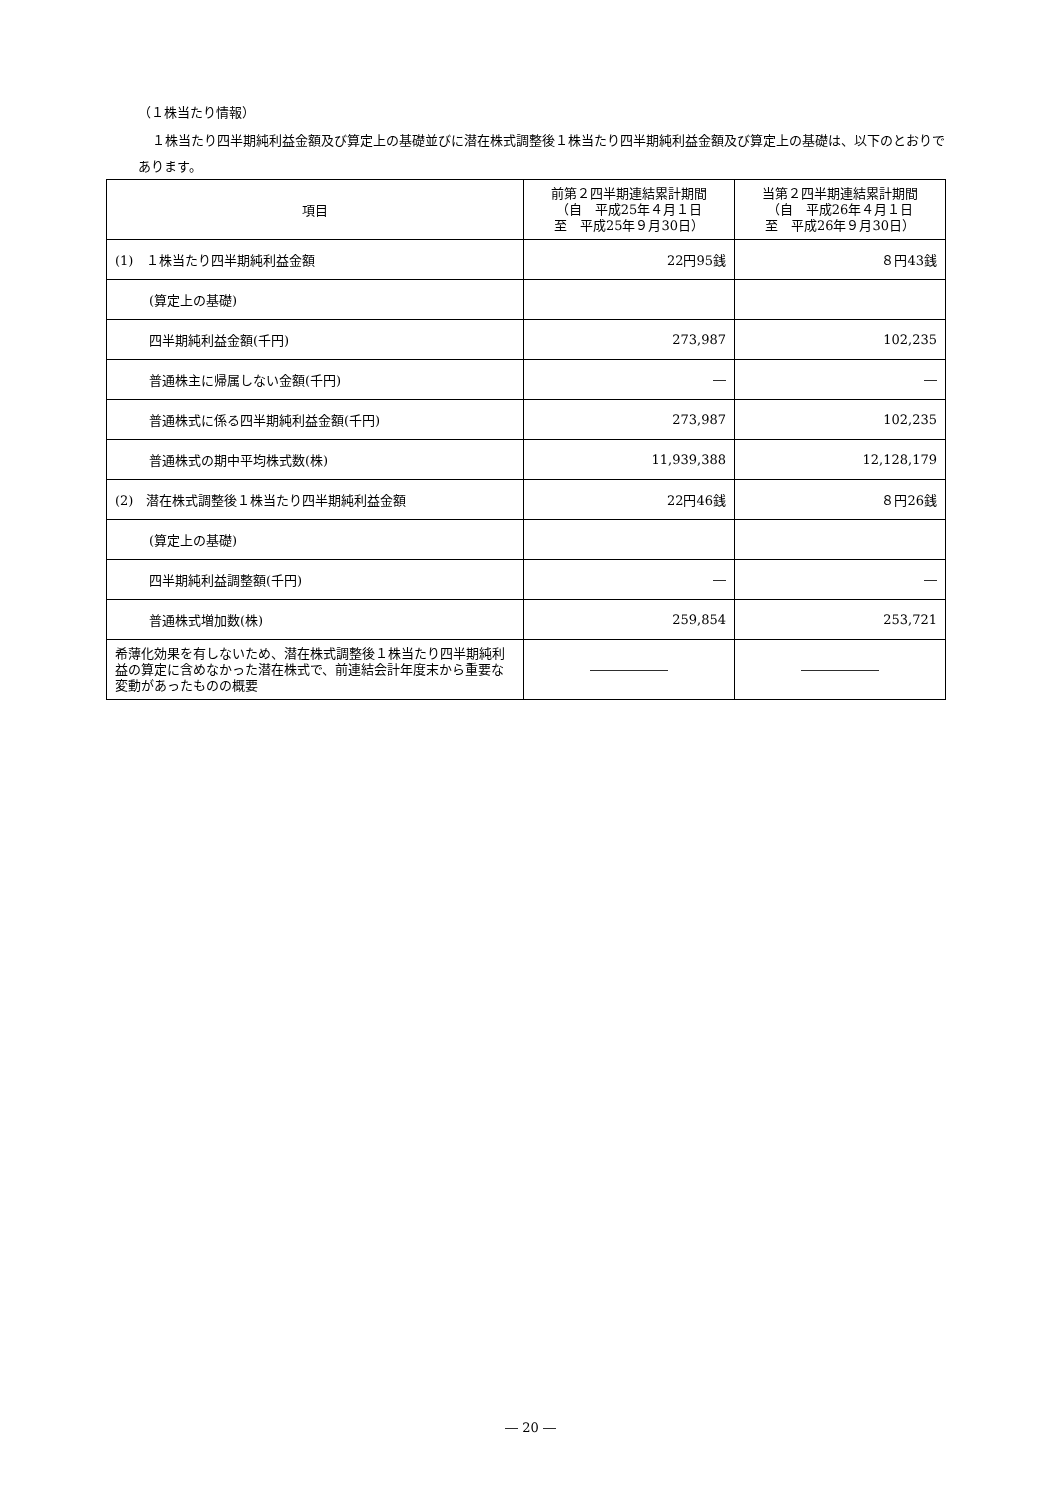（１株当たり情報）
１株当たり四半期純利益金額及び算定上の基礎並びに潜在株式調整後１株当たり四半期純利益金額及び算定上の基礎は、以下のとおりであります。
| 項目 | 前第２四半期連結累計期間 （自 平成25年４月１日 至 平成25年９月30日） | 当第２四半期連結累計期間 （自 平成26年４月１日 至 平成26年９月30日） |
| --- | --- | --- |
| (1) １株当たり四半期純利益金額 | 22円95銭 | ８円43銭 |
| (算定上の基礎) | | |
| 四半期純利益金額(千円) | 273,987 | 102,235 |
| 普通株主に帰属しない金額(千円) | ― | ― |
| 普通株式に係る四半期純利益金額(千円) | 273,987 | 102,235 |
| 普通株式の期中平均株式数(株) | 11,939,388 | 12,128,179 |
| (2) 潜在株式調整後１株当たり四半期純利益金額 | 22円46銭 | ８円26銭 |
| (算定上の基礎) | | |
| 四半期純利益調整額(千円) | ― | ― |
| 普通株式増加数(株) | 259,854 | 253,721 |
| 希薄化効果を有しないため、潜在株式調整後１株当たり四半期純利益の算定に含めなかった潜在株式で、前連結会計年度末から重要な変動があったものの概要 | ―――――― | ―――――― |
― 20 ―